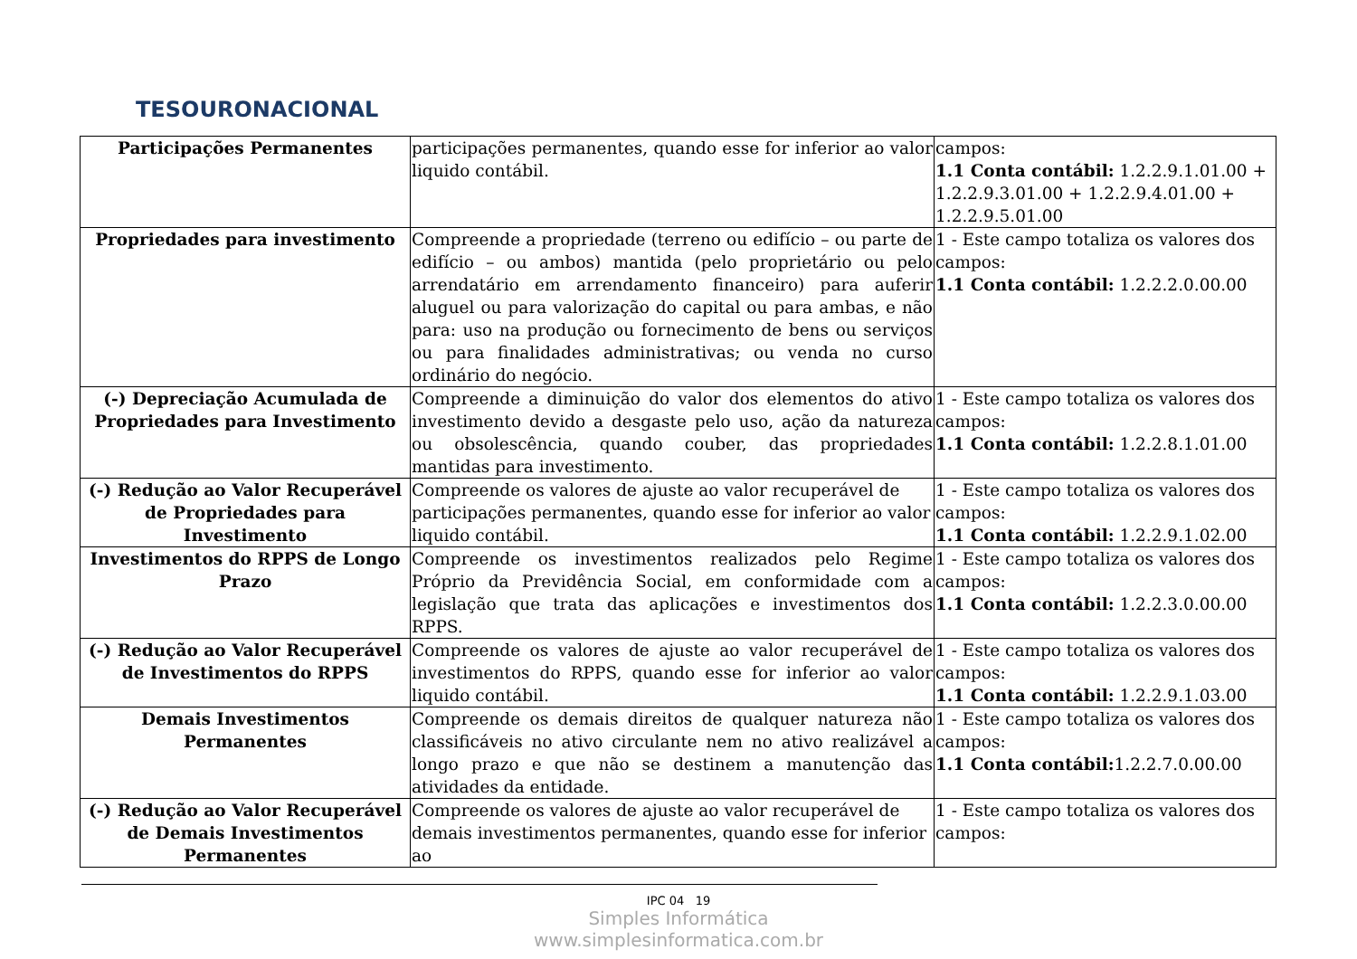TESOURONACIONAL
| Participações Permanentes | participações permanentes, quando esse for inferior ao valor liquido contábil. | campos: 1.1 Conta contábil: 1.2.2.9.1.01.00 + 1.2.2.9.3.01.00 + 1.2.2.9.4.01.00 + 1.2.2.9.5.01.00 |
| Propriedades para investimento | Compreende a propriedade (terreno ou edifício – ou parte de edifício – ou ambos) mantida (pelo proprietário ou pelo arrendatário em arrendamento financeiro) para auferir aluguel ou para valorização do capital ou para ambas, e não para: uso na produção ou fornecimento de bens ou serviços ou para finalidades administrativas; ou venda no curso ordinário do negócio. | 1 - Este campo totaliza os valores dos campos: 1.1 Conta contábil: 1.2.2.2.0.00.00 |
| (-) Depreciação Acumulada de Propriedades para Investimento | Compreende a diminuição do valor dos elementos do ativo investimento devido a desgaste pelo uso, ação da natureza ou obsolescência, quando couber, das propriedades mantidas para investimento. | 1 - Este campo totaliza os valores dos campos: 1.1 Conta contábil: 1.2.2.8.1.01.00 |
| (-) Redução ao Valor Recuperável de Propriedades para Investimento | Compreende os valores de ajuste ao valor recuperável de participações permanentes, quando esse for inferior ao valor liquido contábil. | 1 - Este campo totaliza os valores dos campos: 1.1 Conta contábil: 1.2.2.9.1.02.00 |
| Investimentos do RPPS de Longo Prazo | Compreende os investimentos realizados pelo Regime Próprio da Previdência Social, em conformidade com a legislação que trata das aplicações e investimentos dos RPPS. | 1 - Este campo totaliza os valores dos campos: 1.1 Conta contábil: 1.2.2.3.0.00.00 |
| (-) Redução ao Valor Recuperável de Investimentos do RPPS | Compreende os valores de ajuste ao valor recuperável de investimentos do RPPS, quando esse for inferior ao valor liquido contábil. | 1 - Este campo totaliza os valores dos campos: 1.1 Conta contábil: 1.2.2.9.1.03.00 |
| Demais Investimentos Permanentes | Compreende os demais direitos de qualquer natureza não classificáveis no ativo circulante nem no ativo realizável a longo prazo e que não se destinem a manutenção das atividades da entidade. | 1 - Este campo totaliza os valores dos campos: 1.1 Conta contábil: 1.2.2.7.0.00.00 |
| (-) Redução ao Valor Recuperável de Demais Investimentos Permanentes | Compreende os valores de ajuste ao valor recuperável de demais investimentos permanentes, quando esse for inferior ao | 1 - Este campo totaliza os valores dos campos: |
IPC 04 19
Simples Informática
www.simplesinformatica.com.br